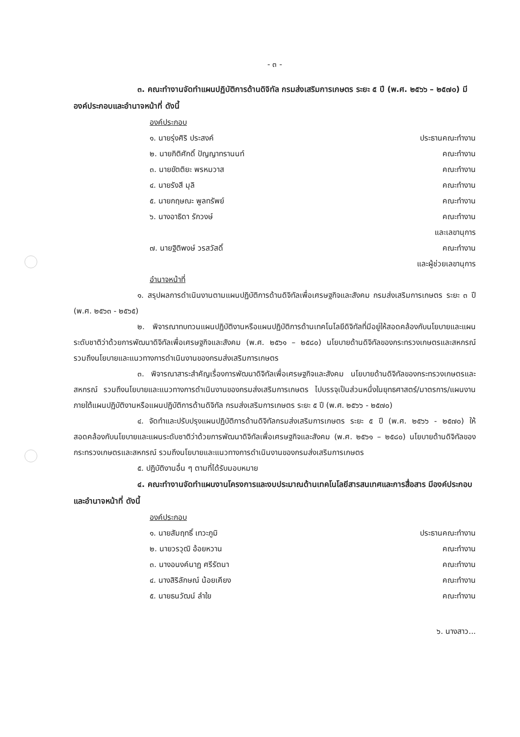- ๓ -
๓. คณะทำงานจัดทำแผนปฏิบัติการด้านดิจิทัล กรมส่งเสริมการเกษตร ระยะ ๕ ปี (พ.ศ. ๒๕๖๖ – ๒๕๗๐) มีองค์ประกอบและอำนาจหน้าที่ ดังนี้
องค์ประกอบ
๑. นายรุ่งศิริ ประสงค์ ประธานคณะทำงาน
๒. นายกิติศักดิ์ ปัญญาทรานนท์ คณะทำงาน
๓. นายขัตติยะ พรหมวาส คณะทำงาน
๔. นายรังสี มุลิ คณะทำงาน
๕. นายกฤษณะ พูลทรัพย์ คณะทำงาน
๖. นางอาธิดา รักวงษ์ คณะทำงาน
และเลขานุการ
๗. นายฐิติพงษ์ วรสวัสดิ์ คณะทำงาน
และผู้ช่วยเลขานุการ
อำนาจหน้าที่
๑. สรุปผลการดำเนินงานตามแผนปฏิบัติการด้านดิจิทัลเพื่อเศรษฐกิจและสังคม กรมส่งเสริมการเกษตร ระยะ ๓ ปี (พ.ศ. ๒๕๖๓ - ๒๕๖๕)
๒. พิจารณาทบทวนแผนปฏิบัติงานหรือแผนปฏิบัติการด้านเทคโนโลยีดิจิทัลที่มีอยู่ให้สอดคล้องกับนโยบายและแผนระดับชาติว่าด้วยการพัฒนาดิจิทัลเพื่อเศรษฐกิจและสังคม (พ.ศ. ๒๕๖๑ – ๒๕๘๐) นโยบายด้านดิจิทัลของกระทรวงเกษตรและสหกรณ์ รวมถึงนโยบายและแนวทางการดำเนินงานของกรมส่งเสริมการเกษตร
๓. พิจารณาสาระสำคัญเรื่องการพัฒนาดิจิทัลเพื่อเศรษฐกิจและสังคม นโยบายด้านดิจิทัลของกระทรวงเกษตรและสหกรณ์ รวมถึงนโยบายและแนวทางการดำเนินงานของกรมส่งเสริมการเกษตร ไปบรรจุเป็นส่วนหนึ่งในยุทธศาสตร์/มาตรการ/แผนงาน ภายใต้แผนปฏิบัติงานหรือแผนปฏิบัติการด้านดิจิทัล กรมส่งเสริมการเกษตร ระยะ ๕ ปี (พ.ศ. ๒๕๖๖ - ๒๕๗๐)
๔. จัดทำและปรับปรุงแผนปฏิบัติการด้านดิจิทัลกรมส่งเสริมการเกษตร ระยะ ๕ ปี (พ.ศ. ๒๕๖๖ - ๒๕๗๐) ให้สอดคล้องกับนโยบายและแผนระดับชาติว่าด้วยการพัฒนาดิจิทัลเพื่อเศรษฐกิจและสังคม (พ.ศ. ๒๕๖๑ – ๒๕๘๐) นโยบายด้านดิจิทัลของกระทรวงเกษตรและสหกรณ์ รวมถึงนโยบายและแนวทางการดำเนินงานของกรมส่งเสริมการเกษตร
๕. ปฏิบัติงานอื่น ๆ ตามที่ได้รับมอบหมาย
๔. คณะทำงานจัดทำแผนงานโครงการและงบประมาณด้านเทคโนโลยีสารสนเทศและการสื่อสาร มีองค์ประกอบและอำนาจหน้าที่ ดังนี้
องค์ประกอบ
๑. นายสัมฤทธิ์ เทวะภูมิ ประธานคณะทำงาน
๒. นายวรวุฒิ อ้อยหวาน คณะทำงาน
๓. นางอนงค์นาฏ ศรีรัตนา คณะทำงาน
๔. นางสิริลักษณ์ น้อยเคียง คณะทำงาน
๕. นายธนวัฒน์ ลำใย คณะทำงาน
๖. นางสาว...